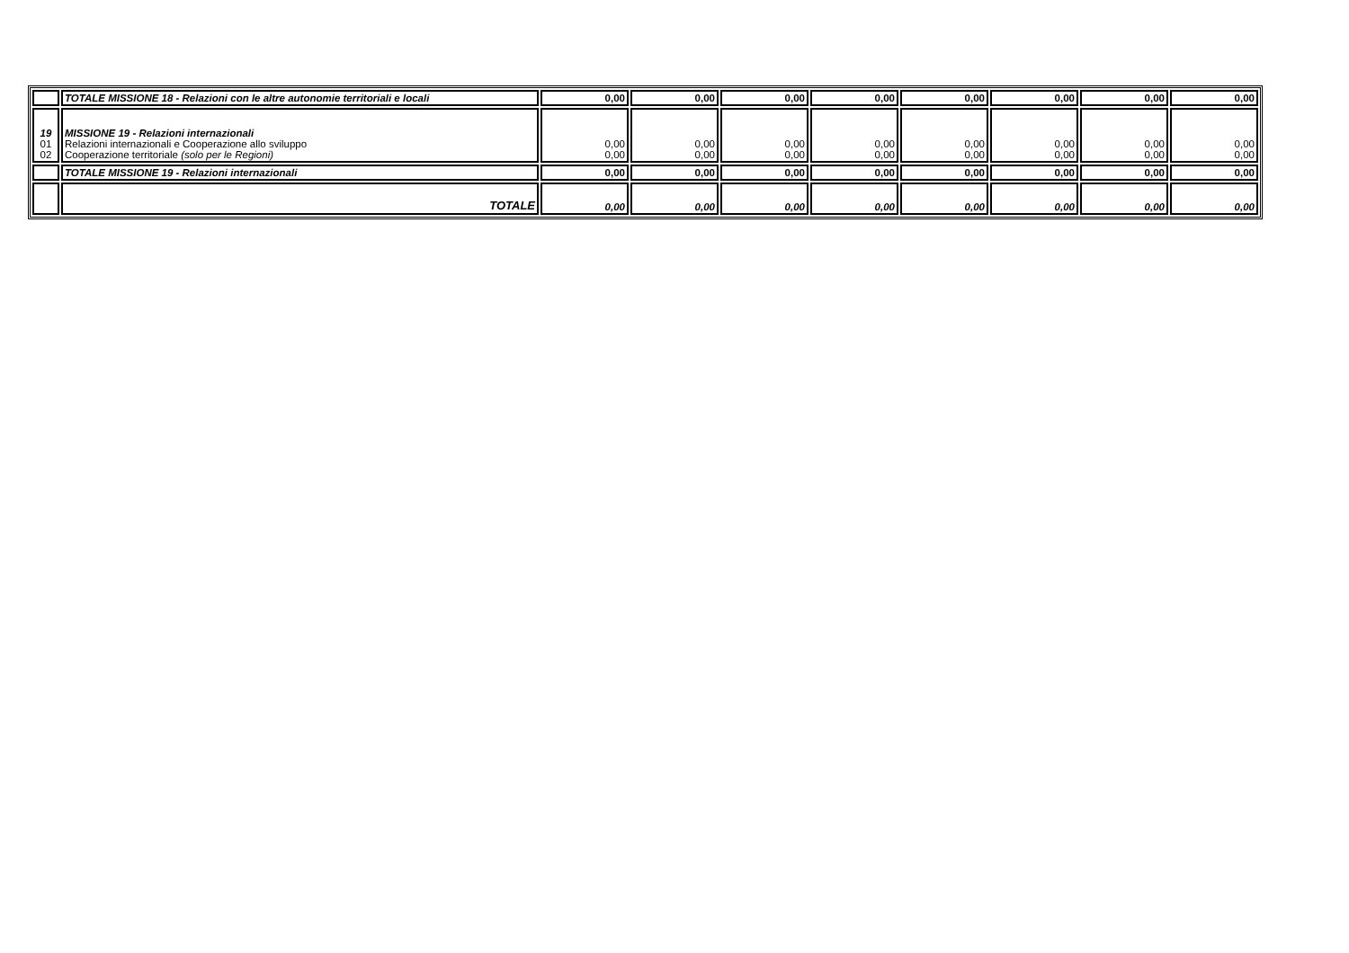| | TOTALE MISSIONE 18 - Relazioni con le altre autonomie territoriali e locali | 0,00 | 0,00 | 0,00 | 0,00 | 0,00 | 0,00 | 0,00 | 0,00 |
| 19 01 02 | MISSIONE 19 - Relazioni internazionali Relazioni internazionali e Cooperazione allo sviluppo Cooperazione territoriale (solo per le Regioni) | 0,00 0,00 | 0,00 0,00 | 0,00 0,00 | 0,00 0,00 | 0,00 0,00 | 0,00 0,00 | 0,00 0,00 | 0,00 0,00 |
| | TOTALE MISSIONE 19 - Relazioni internazionali | 0,00 | 0,00 | 0,00 | 0,00 | 0,00 | 0,00 | 0,00 | 0,00 |
| | TOTALE | 0,00 | 0,00 | 0,00 | 0,00 | 0,00 | 0,00 | 0,00 | 0,00 |